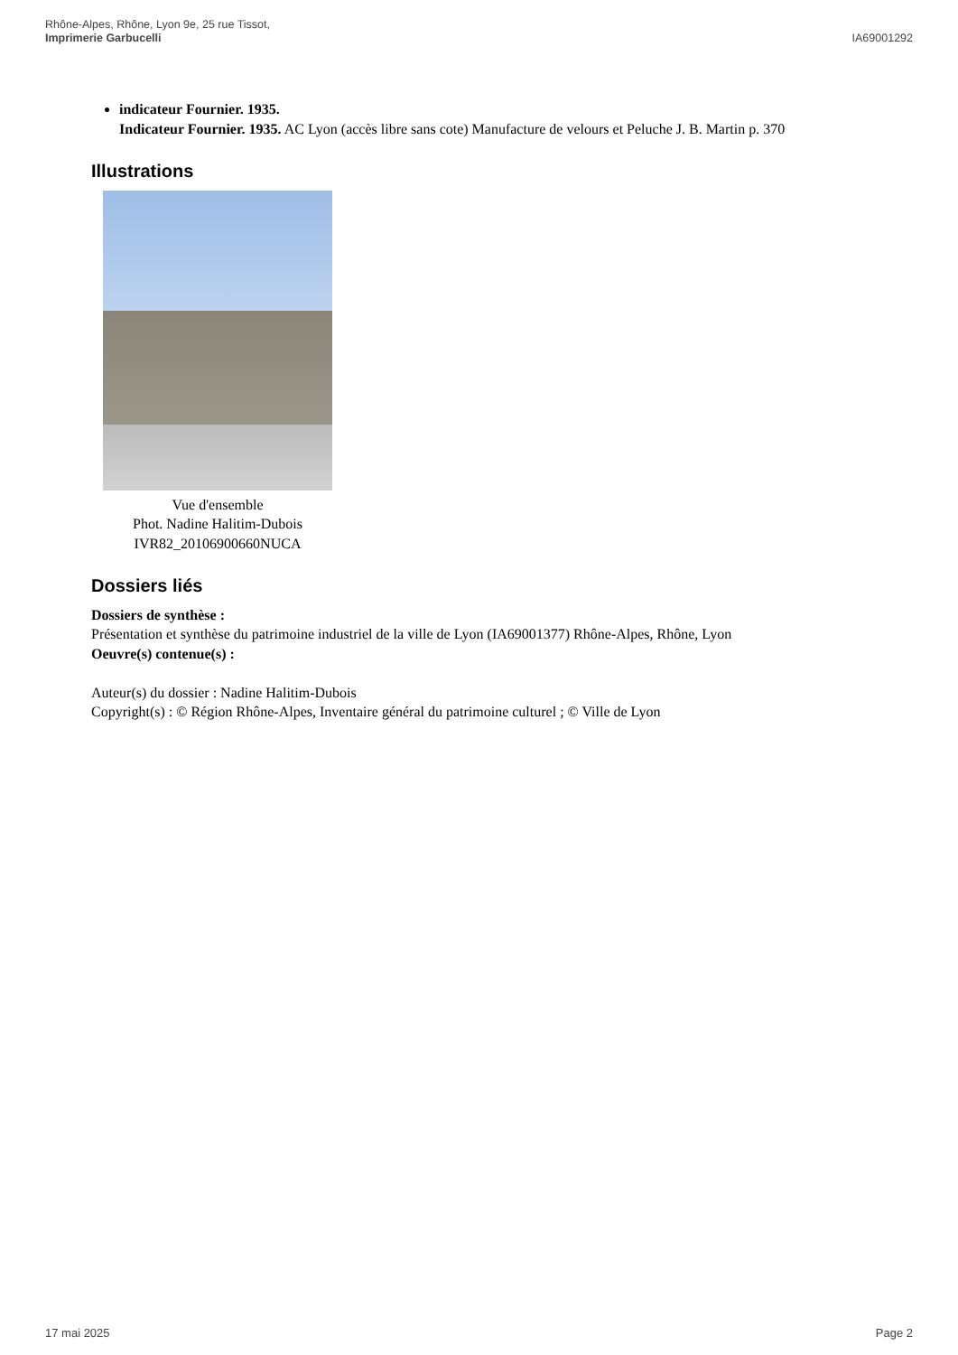Rhône-Alpes, Rhône, Lyon 9e, 25 rue Tissot,
Imprimerie Garbucelli
IA69001292
indicateur Fournier. 1935.
Indicateur Fournier. 1935. AC Lyon (accès libre sans cote) Manufacture de velours et Peluche J. B. Martin p. 370
Illustrations
Vue d'ensemble
Phot. Nadine Halitim-Dubois
IVR82_20106900660NUCA
Dossiers liés
Dossiers de synthèse :
Présentation et synthèse du patrimoine industriel de la ville de Lyon (IA69001377) Rhône-Alpes, Rhône, Lyon
Oeuvre(s) contenue(s) :
Auteur(s) du dossier : Nadine Halitim-Dubois
Copyright(s) : © Région Rhône-Alpes, Inventaire général du patrimoine culturel ; © Ville de Lyon
17 mai 2025 Page 2